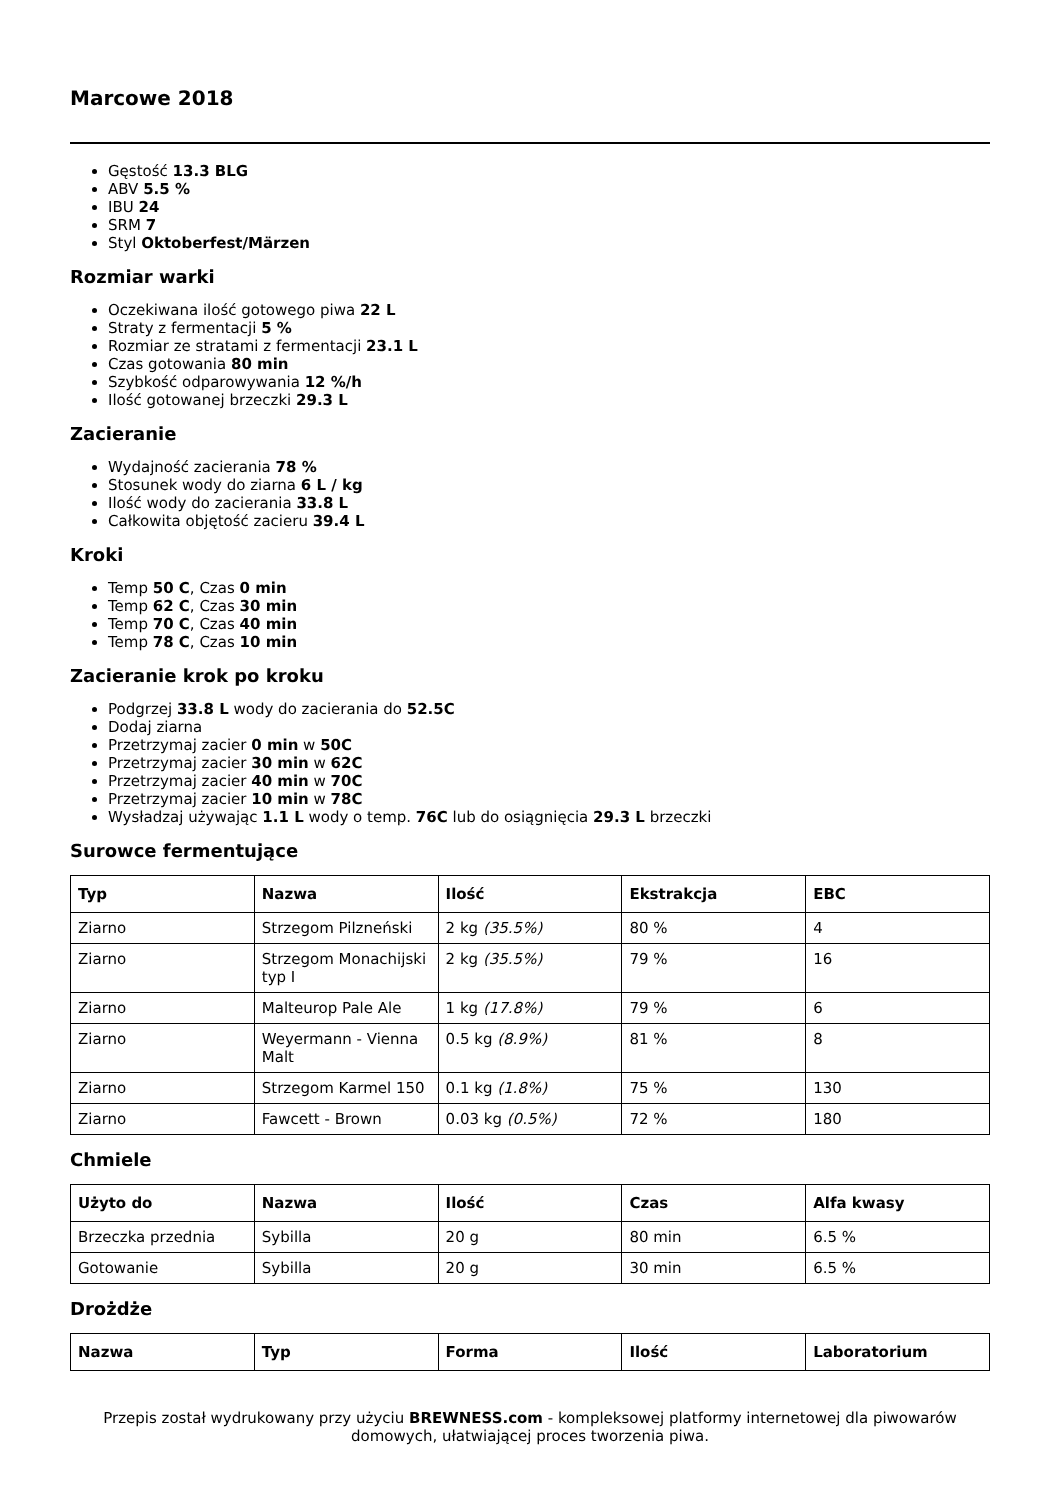Marcowe 2018
Gęstość 13.3 BLG
ABV 5.5 %
IBU 24
SRM 7
Styl Oktoberfest/Märzen
Rozmiar warki
Oczekiwana ilość gotowego piwa 22 L
Straty z fermentacji 5 %
Rozmiar ze stratami z fermentacji 23.1 L
Czas gotowania 80 min
Szybkość odparowywania 12 %/h
Ilość gotowanej brzeczki 29.3 L
Zacieranie
Wydajność zacierania 78 %
Stosunek wody do ziarna 6 L / kg
Ilość wody do zacierania 33.8 L
Całkowita objętość zacieru 39.4 L
Kroki
Temp 50 C, Czas 0 min
Temp 62 C, Czas 30 min
Temp 70 C, Czas 40 min
Temp 78 C, Czas 10 min
Zacieranie krok po kroku
Podgrzej 33.8 L wody do zacierania do 52.5C
Dodaj ziarna
Przetrzymaj zacier 0 min w 50C
Przetrzymaj zacier 30 min w 62C
Przetrzymaj zacier 40 min w 70C
Przetrzymaj zacier 10 min w 78C
Wysładzaj używając 1.1 L wody o temp. 76C lub do osiągnięcia 29.3 L brzeczki
Surowce fermentujące
| Typ | Nazwa | Ilość | Ekstrakcja | EBC |
| --- | --- | --- | --- | --- |
| Ziarno | Strzegom Pilzneński | 2 kg (35.5%) | 80 % | 4 |
| Ziarno | Strzegom Monachijski typ I | 2 kg (35.5%) | 79 % | 16 |
| Ziarno | Malteurop Pale Ale | 1 kg (17.8%) | 79 % | 6 |
| Ziarno | Weyermann - Vienna Malt | 0.5 kg (8.9%) | 81 % | 8 |
| Ziarno | Strzegom Karmel 150 | 0.1 kg (1.8%) | 75 % | 130 |
| Ziarno | Fawcett - Brown | 0.03 kg (0.5%) | 72 % | 180 |
Chmiele
| Użyto do | Nazwa | Ilość | Czas | Alfa kwasy |
| --- | --- | --- | --- | --- |
| Brzeczka przednia | Sybilla | 20 g | 80 min | 6.5 % |
| Gotowanie | Sybilla | 20 g | 30 min | 6.5 % |
Drożdże
| Nazwa | Typ | Forma | Ilość | Laboratorium |
| --- | --- | --- | --- | --- |
Przepis został wydrukowany przy użyciu BREWNESS.com - kompleksowej platformy internetowej dla piwowarów domowych, ułatwiającej proces tworzenia piwa.